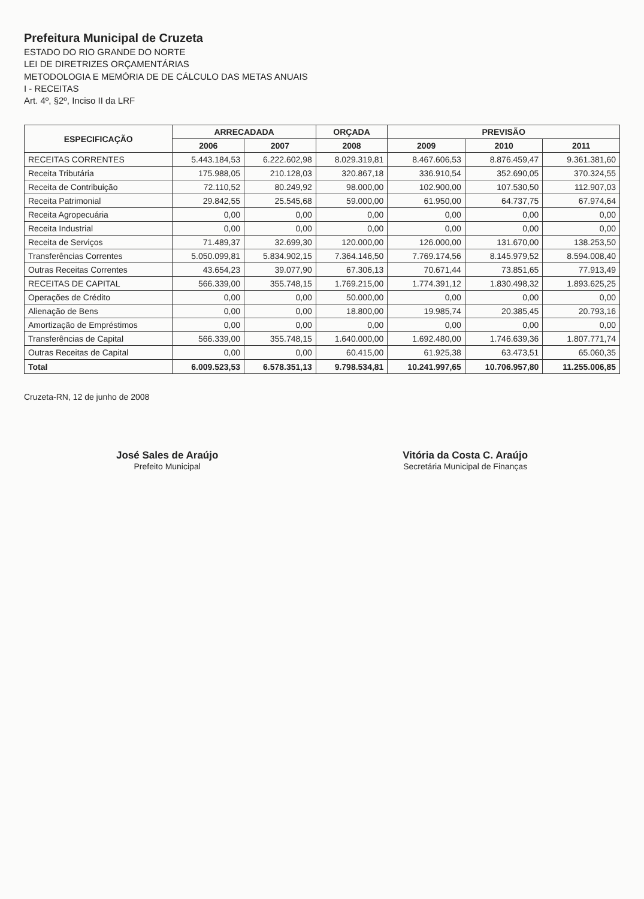Prefeitura Municipal de Cruzeta
ESTADO DO RIO GRANDE DO NORTE
LEI DE DIRETRIZES ORÇAMENTÁRIAS
METODOLOGIA E MEMÓRIA DE DE CÁLCULO DAS METAS ANUAIS
I - RECEITAS
Art. 4º, §2º, Inciso II da LRF
| ESPECIFICAÇÃO | ARRECADADA | | ORÇADA | PREVISÃO | | |
| --- | --- | --- | --- | --- | --- | --- |
| | 2006 | 2007 | 2008 | 2009 | 2010 | 2011 |
| RECEITAS CORRENTES | 5.443.184,53 | 6.222.602,98 | 8.029.319,81 | 8.467.606,53 | 8.876.459,47 | 9.361.381,60 |
| Receita Tributária | 175.988,05 | 210.128,03 | 320.867,18 | 336.910,54 | 352.690,05 | 370.324,55 |
| Receita de Contribuição | 72.110,52 | 80.249,92 | 98.000,00 | 102.900,00 | 107.530,50 | 112.907,03 |
| Receita Patrimonial | 29.842,55 | 25.545,68 | 59.000,00 | 61.950,00 | 64.737,75 | 67.974,64 |
| Receita Agropecuária | 0,00 | 0,00 | 0,00 | 0,00 | 0,00 | 0,00 |
| Receita Industrial | 0,00 | 0,00 | 0,00 | 0,00 | 0,00 | 0,00 |
| Receita de Serviços | 71.489,37 | 32.699,30 | 120.000,00 | 126.000,00 | 131.670,00 | 138.253,50 |
| Transferências Correntes | 5.050.099,81 | 5.834.902,15 | 7.364.146,50 | 7.769.174,56 | 8.145.979,52 | 8.594.008,40 |
| Outras Receitas Correntes | 43.654,23 | 39.077,90 | 67.306,13 | 70.671,44 | 73.851,65 | 77.913,49 |
| RECEITAS DE CAPITAL | 566.339,00 | 355.748,15 | 1.769.215,00 | 1.774.391,12 | 1.830.498,32 | 1.893.625,25 |
| Operações de Crédito | 0,00 | 0,00 | 50.000,00 | 0,00 | 0,00 | 0,00 |
| Alienação de Bens | 0,00 | 0,00 | 18.800,00 | 19.985,74 | 20.385,45 | 20.793,16 |
| Amortização de Empréstimos | 0,00 | 0,00 | 0,00 | 0,00 | 0,00 | 0,00 |
| Transferências de Capital | 566.339,00 | 355.748,15 | 1.640.000,00 | 1.692.480,00 | 1.746.639,36 | 1.807.771,74 |
| Outras Receitas de Capital | 0,00 | 0,00 | 60.415,00 | 61.925,38 | 63.473,51 | 65.060,35 |
| Total | 6.009.523,53 | 6.578.351,13 | 9.798.534,81 | 10.241.997,65 | 10.706.957,80 | 11.255.006,85 |
Cruzeta-RN, 12 de junho de 2008
José Sales de Araújo
Prefeito Municipal
Vitória da Costa C. Araújo
Secretária Municipal de Finanças